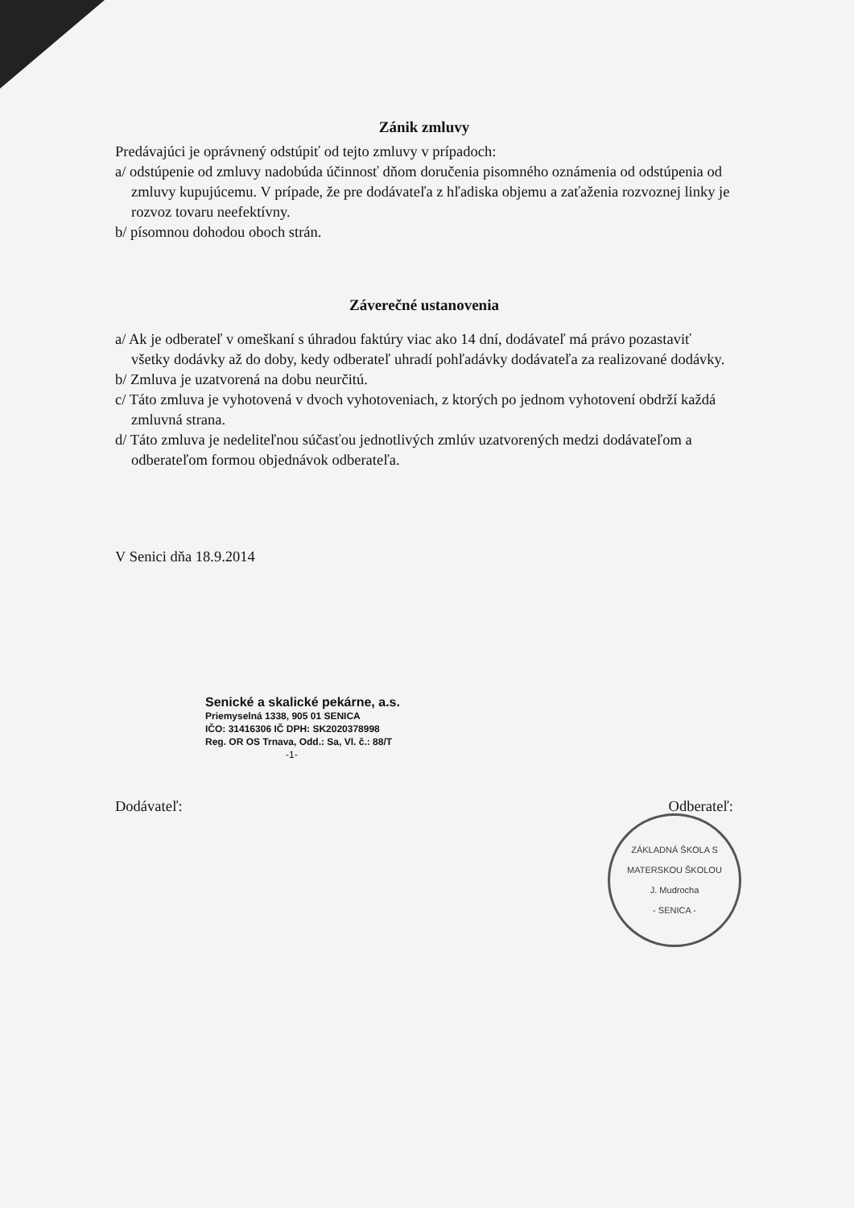Zánik zmluvy
Predávajúci je oprávnený odstúpiť od tejto zmluvy v prípadoch:
a/ odstúpenie od zmluvy nadobúda účinnosť dňom doručenia pisomného oznámenia od odstúpenia od zmluvy kupujúcemu. V prípade, že pre dodávateľa z hľadiska objemu a zaťaženia rozvoznej linky je rozvoz tovaru neefektívny.
b/ písomnou dohodou oboch strán.
Záverečné ustanovenia
a/ Ak je odberateľ v omeškaní s úhradou faktúry viac ako 14 dní, dodávateľ má právo pozastaviť všetky dodávky až do doby, kedy odberateľ uhradí pohľadávky dodávateľa za realizované dodávky.
b/ Zmluva je uzatvorená na dobu neurčitú.
c/ Táto zmluva je vyhotovená v dvoch vyhotoveniach, z ktorých po jednom vyhotovení obdrží každá zmluvná strana.
d/ Táto zmluva je nedeliteľnou súčasťou jednotlivých zmlúv uzatvorených medzi dodávateľom a odberateľom formou objednávok odberateľa.
V Senici dňa 18.9.2014
Senické a skalické pekárne, a.s.
Priemyselná 1338, 905 01 SENICA
IČO: 31416306 IČ DPH: SK2020378998
Reg. OR OS Trnava, Odd.: Sa, Vl. č.: 88/T
-1-
Dodávateľ: Odberateľ:
ZÁKLADNÁ ŠKOLA S MATERSKOU ŠKOLOU
J. Mudrocha
- SENICA -